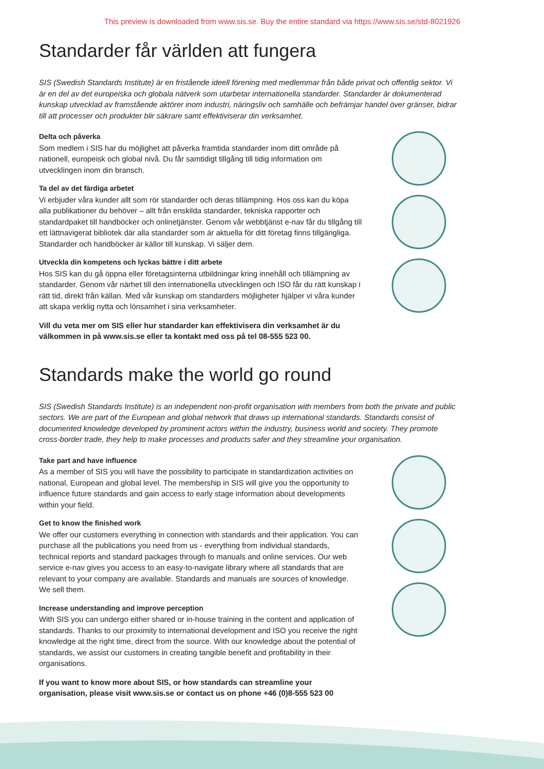This preview is downloaded from www.sis.se. Buy the entire standard via https://www.sis.se/std-8021926
Standarder får världen att fungera
SIS (Swedish Standards Institute) är en fristående ideell förening med medlemmar från både privat och offentlig sektor. Vi är en del av det europeiska och globala nätverk som utarbetar internationella standarder. Standarder är dokumenterad kunskap utvecklad av framstående aktörer inom industri, näringsliv och samhälle och befrämjar handel över gränser, bidrar till att processer och produkter blir säkrare samt effektiviserar din verksamhet.
Delta och påverka
Som medlem i SIS har du möjlighet att påverka framtida standarder inom ditt område på nationell, europeisk och global nivå. Du får samtidigt tillgång till tidig information om utvecklingen inom din bransch.
Ta del av det färdiga arbetet
Vi erbjuder våra kunder allt som rör standarder och deras tillämpning. Hos oss kan du köpa alla publikationer du behöver – allt från enskilda standarder, tekniska rapporter och standardpaket till handböcker och onlinetjänster. Genom vår webbtjänst e-nav får du tillgång till ett lättnavigerat bibliotek där alla standarder som är aktuella för ditt företag finns tillgängliga. Standarder och handböcker är källor till kunskap. Vi säljer dem.
Utveckla din kompetens och lyckas bättre i ditt arbete
Hos SIS kan du gå öppna eller företagsinterna utbildningar kring innehåll och tillämpning av standarder. Genom vår närhet till den internationella utvecklingen och ISO får du rätt kunskap i rätt tid, direkt från källan. Med vår kunskap om standarders möjligheter hjälper vi våra kunder att skapa verklig nytta och lönsamhet i sina verksamheter.
Vill du veta mer om SIS eller hur standarder kan effektivisera din verksamhet är du välkommen in på www.sis.se eller ta kontakt med oss på tel 08-555 523 00.
Standards make the world go round
SIS (Swedish Standards Institute) is an independent non-profit organisation with members from both the private and public sectors. We are part of the European and global network that draws up international standards. Standards consist of documented knowledge developed by prominent actors within the industry, business world and society. They promote cross-border trade, they help to make processes and products safer and they streamline your organisation.
Take part and have influence
As a member of SIS you will have the possibility to participate in standardization activities on national, European and global level. The membership in SIS will give you the opportunity to influence future standards and gain access to early stage information about developments within your field.
Get to know the finished work
We offer our customers everything in connection with standards and their application. You can purchase all the publications you need from us - everything from individual standards, technical reports and standard packages through to manuals and online services. Our web service e-nav gives you access to an easy-to-navigate library where all standards that are relevant to your company are available. Standards and manuals are sources of knowledge. We sell them.
Increase understanding and improve perception
With SIS you can undergo either shared or in-house training in the content and application of standards. Thanks to our proximity to international development and ISO you receive the right knowledge at the right time, direct from the source. With our knowledge about the potential of standards, we assist our customers in creating tangible benefit and profitability in their organisations.
If you want to know more about SIS, or how standards can streamline your organisation, please visit www.sis.se or contact us on phone +46 (0)8-555 523 00